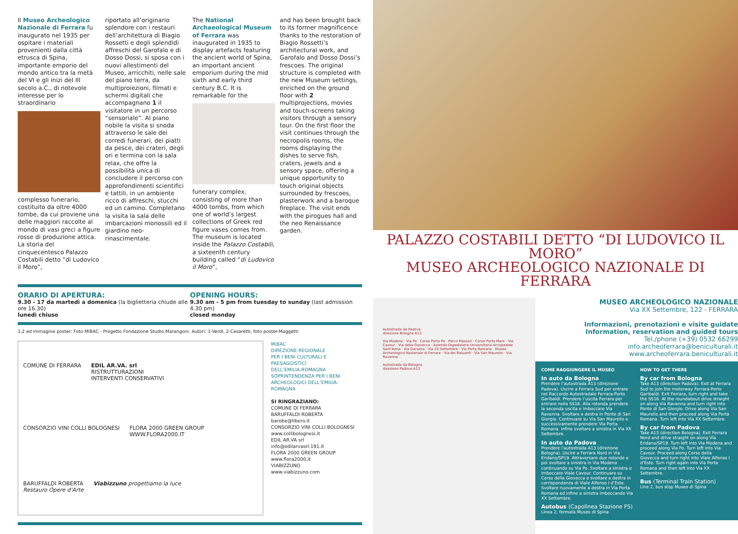Il Museo Archeologico Nazionale di Ferrara fu inaugurato nel 1935 per ospitare i materiali provenienti dalla città etrusca di Spina, importante emporio del mondo antico tra la metà del VI e gli inizi del III secolo a.C., di notevole interesse per lo straordinario
complesso funerario, costituito da oltre 4000 tombe, da cui proviene una delle maggiori raccolte al mondo di vasi greci a figure rosse di produzione attica. La storia del cinquecentesco Palazzo Costabili detto “di Ludovico il Moro”,
riportato all’originario splendore con i restauri dell’architettura di Biagio Rossetti e degli splendidi affreschi del Garofalo e di Dosso Dossi, si sposa con i nuovi allestimenti del Museo, arricchiti, nelle sale del piano terra, da multiproiezioni, filmati e schermi digitali che accompagnano 1 il visitatore in un percorso “sensoriale”. Al piano nobile la visita si snoda attraverso le sale dei corredi funerari, dei piatti da pesce, dei crateri, degli ori e termina con la sala relax, che offre la possibilità unica di concludere il percorso con approfondimenti scientifici e tattili, in un ambiente ricco di affreschi, stucchi ed un camino. Completano la visita la sala delle imbarcazioni monossili ed il giardino neo-rinascimentale.
The National Archaeological Museum of Ferrara was inaugurated in 1935 to display artefacts featuring the ancient world of Spina, an important ancient emporium during the mid sixth and early third century B.C. It is remarkable for the
funerary complex, consisting of more than 4000 tombs, from which one of world’s largest collections of Greek red figure vases comes from. The museum is located inside the Palazzo Costabili, a sixteenth century building called “di Ludovico il Moro”,
and has been brought back to its former magnificence thanks to the restoration of Biagio Rossetti’s architectural work, and Garofalo and Dosso Dossi’s frescoes. The original structure is completed with the new Museum settings, enriched on the ground floor with 2 multiprojections, movies and touch-screens taking visitors through a sensory tour. On the first floor the visit continues through the necropolis rooms, the rooms displaying the dishes to serve fish, craters, jewels and a sensory space, offering a unique opportunity to touch original objects surrounded by frescoes, plasterwork and a baroque fireplace. The visit ends with the pirogues hall and the neo Renaissance garden.
ORARIO DI APERTURA:
9.30 - 17 da martedì a domenica (la biglietteria chiude alle ore 16.30)
lunedì chiuso
OPENING HOURS:
9.30 am - 5 pm from tuesday to sunday (last admission 4.30 pm)
closed monday
1,2 ed immagine poster: Foto MiBAC - Progetto Fondazione Studio Marangoni. Autori: 1-Verdi, 2-Cesaretti, foto poster-Maggetti
COMUNE DI FERRARA
EDIL AR.VA. srl
RISTRUTTURAZIONI
INTERVENTI CONSERVATIVI
CONSORZIO VINI COLLI BOLOGNESI
FLORA 2000 GREEN GROUP
WWW.FLORA2000.IT
BARUFFALDI ROBERTA
Restauro Opere d’Arte
Viabizzuno progettiamo la luce
MiBAC
DIREZIONE REGIONALE
PER I BENI CULTURALI E PAESAGGISTICI
DELL’EMILIA-ROMAGNA
SOPRINTENDENZA PER I BENI
ARCHEOLOGICI DELL’EMILIA-ROMAGNA
SI RINGRAZIANO:
COMUNE DI FERRARA
BARUFFALDI ROBERTA
barobe@libero.it
CONSORZIO VINI COLLI BOLOGNESI
www.collibolognesi.it
EDIL AR.VA srl
info@edilarvasrl.191.it
FLORA 2000 GREEN GROUP
www.flora2000.it
VIABIZZUNO
www.viabizzuno.com
PALAZZO COSTABILI DETTO “DI LUDOVICO IL MORO”
MUSEO ARCHEOLOGICO NAZIONALE DI FERRARA
Autostrada da Padova
direzione Bologna A13
Via Modena · Via Po · Corso Porta Po · Parco Massari · Corso Porta Mare · Via Cavour · Via della Giovecca · Azienda Ospedaliera Universitaria Arcispedale Sant’Anna · Via Darsena · Via 20 Settembre · Via Porta Romana · Museo Archeologico Nazionale di Ferrara · Via dei Baluardi · Via San Maurelio · Via Ravenna
Autostrada da Bologna
direzione Padova A13
MUSEO ARCHEOLOGICO NAZIONALE
Via XX Settembre, 122 - FERRARA
Informazioni, prenotazioni e visite guidate
Information, reservation and guided tours
Tel./phone (+39) 0532 66299
info.archeoferrara@beniculturali.it
www.archeoferrara.beniculturali.it
COME RAGGIUNGERE IL MUSEO
In auto da Bologna
Prendere l’autostrada A13 (direzione Padova). Uscire a Ferrara Sud per entrare nel Raccordo Autostradale Ferrara-Porto Garibaldi. Prendere l’uscita Ferrara per entrare nella SS16. Alla rotonda prendere la seconda uscita e imboccare Via Ravenna. Svoltare a destra in Ponte di San Giorgio. Continuare su Via San Maurelio e successivamente prendere Via Porta Romana. Infine svoltare a sinistra in Via XX Settembre.
In auto da Padova
Prendere l’autostrada A13 (direzione Bologna). Uscire a Ferrara Nord in Via Eridano/SP19. Attraversare due rotonde e poi svoltare a sinistra in Via Modena continuando su Via Po. Svoltare a sinistra e imboccare Viale Cavour. Continuare su Corso della Giovecca e svoltare a destra in corrispondenza di Viale Alfonso I d’Este. Svoltare nuovamente a destra in Via Porta Romana ed infine a sinistra imboccando Via XX Settembre.
Autobus (Capolinea Stazione FS)
Linea 2, fermata Museo di Spina
HOW TO GET THERE
By car from Bologna
Take A13 (direction Padova). Exit at Ferrara Sud to join the motorway Ferrara-Porto Garibaldi. Exit Ferrara, turn right and take the SS16. At the roundabout drive straight on along Via Ravenna and turn right into Ponte di San Giorgio. Drive along Via San Maurelio and then proceed along Via Porta Romana. Turn left into Via XX Settembre.
By car from Padova
Take A13 (direction Bologna). Exit Ferrara Nord and drive straight on along Via Eridano/SP19. Turn left into Via Modena and proceed along Via Po. Turn left into Via Cavour. Proceed along Corso della Giovecca and turn right into Viale Alfonso I d’Este. Turn right again into Via Porta Romana and then left into Via XX Settembre.
Bus (Terminal Train Station)
Line 2, bus stop Museo di Spina